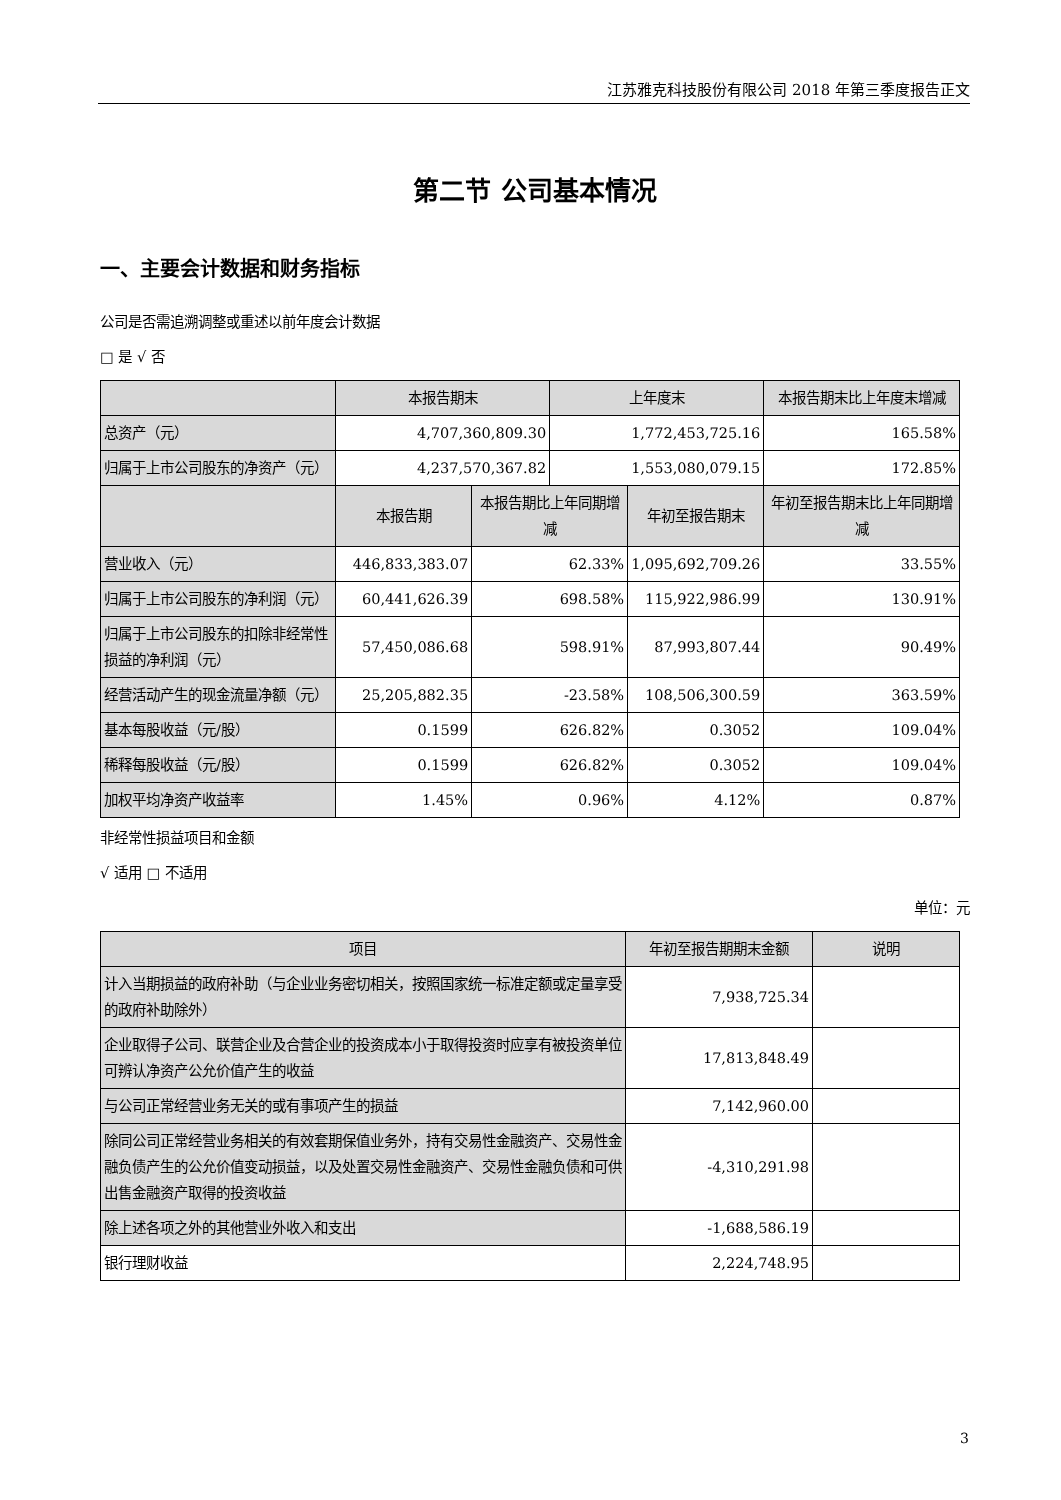江苏雅克科技股份有限公司 2018 年第三季度报告正文
第二节 公司基本情况
一、主要会计数据和财务指标
公司是否需追溯调整或重述以前年度会计数据
□ 是 √ 否
| | 本报告期末 | | 上年度末 | | 本报告期末比上年度末增减 |
| --- | --- | --- | --- | --- | --- |
| 总资产（元） | 4,707,360,809.30 | | 1,772,453,725.16 | | 165.58% |
| 归属于上市公司股东的净资产（元） | 4,237,570,367.82 | | 1,553,080,079.15 | | 172.85% |
| | 本报告期 | 本报告期比上年同期增减 | | 年初至报告期末 | 年初至报告期末比上年同期增减 |
| 营业收入（元） | 446,833,383.07 | 62.33% | | 1,095,692,709.26 | 33.55% |
| 归属于上市公司股东的净利润（元） | 60,441,626.39 | 698.58% | | 115,922,986.99 | 130.91% |
| 归属于上市公司股东的扣除非经常性损益的净利润（元） | 57,450,086.68 | 598.91% | | 87,993,807.44 | 90.49% |
| 经营活动产生的现金流量净额（元） | 25,205,882.35 | -23.58% | | 108,506,300.59 | 363.59% |
| 基本每股收益（元/股） | 0.1599 | 626.82% | | 0.3052 | 109.04% |
| 稀释每股收益（元/股） | 0.1599 | 626.82% | | 0.3052 | 109.04% |
| 加权平均净资产收益率 | 1.45% | 0.96% | | 4.12% | 0.87% |
非经常性损益项目和金额
√ 适用 □ 不适用
单位：元
| 项目 | 年初至报告期期末金额 | 说明 |
| --- | --- | --- |
| 计入当期损益的政府补助（与企业业务密切相关，按照国家统一标准定额或定量享受的政府补助除外） | 7,938,725.34 | |
| 企业取得子公司、联营企业及合营企业的投资成本小于取得投资时应享有被投资单位可辨认净资产公允价值产生的收益 | 17,813,848.49 | |
| 与公司正常经营业务无关的或有事项产生的损益 | 7,142,960.00 | |
| 除同公司正常经营业务相关的有效套期保值业务外，持有交易性金融资产、交易性金融负债产生的公允价值变动损益，以及处置交易性金融资产、交易性金融负债和可供出售金融资产取得的投资收益 | -4,310,291.98 | |
| 除上述各项之外的其他营业外收入和支出 | -1,688,586.19 | |
| 银行理财收益 | 2,224,748.95 | |
3